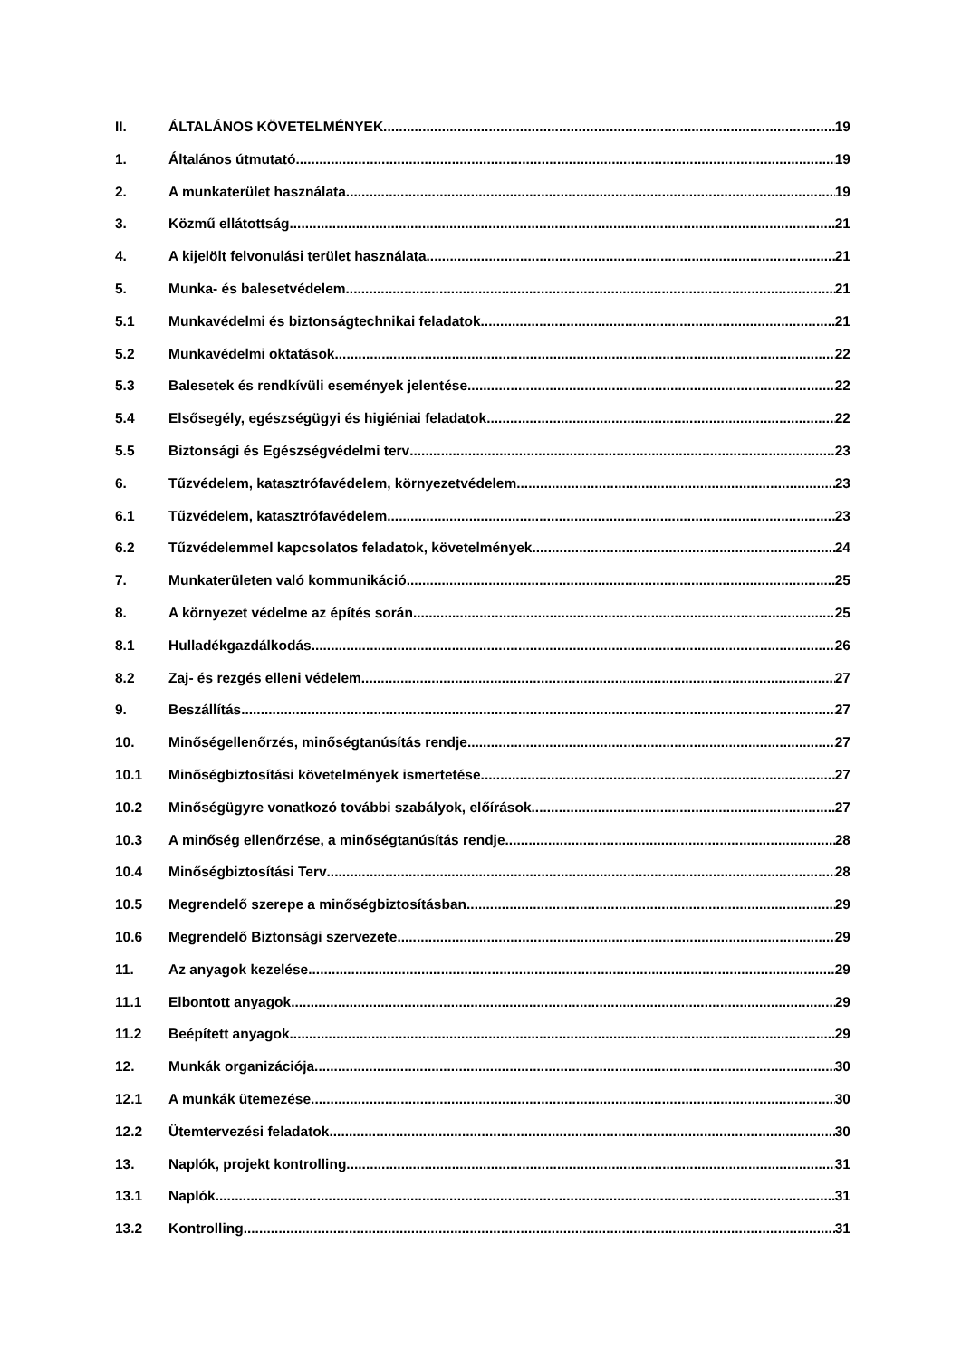II. ÁLTALÁNOS KÖVETELMÉNYEK 19
1. Általános útmutató 19
2. A munkaterület használata 19
3. Közmű ellátottság 21
4. A kijelölt felvonulási terület használata 21
5. Munka- és balesetvédelem 21
5.1 Munkavédelmi és biztonságtechnikai feladatok 21
5.2 Munkavédelmi oktatások 22
5.3 Balesetek és rendkívüli események jelentése 22
5.4 Elsősegély, egészségügyi és higiéniai feladatok 22
5.5 Biztonsági és Egészségvédelmi terv 23
6. Tűzvédelem, katasztrófavédelem, környezetvédelem 23
6.1 Tűzvédelem, katasztrófavédelem 23
6.2 Tűzvédelemmel kapcsolatos feladatok, követelmények 24
7. Munkaterületen való kommunikáció 25
8. A környezet védelme az építés során 25
8.1 Hulladékgazdálkodás 26
8.2 Zaj- és rezgés elleni védelem 27
9. Beszállítás 27
10. Minőségellenőrzés, minőségtanúsítás rendje 27
10.1 Minőségbiztosítási követelmények ismertetése 27
10.2 Minőségügyre vonatkozó további szabályok, előírások 27
10.3 A minőség ellenőrzése, a minőségtanúsítás rendje 28
10.4 Minőségbiztosítási Terv 28
10.5 Megrendelő szerepe a minőségbiztosításban 29
10.6 Megrendelő Biztonsági szervezete 29
11. Az anyagok kezelése 29
11.1 Elbontott anyagok 29
11.2 Beépített anyagok 29
12. Munkák organizációja 30
12.1 A munkák ütemezése 30
12.2 Ütemtervezési feladatok 30
13. Naplók, projekt kontrolling 31
13.1 Naplók 31
13.2 Kontrolling 31